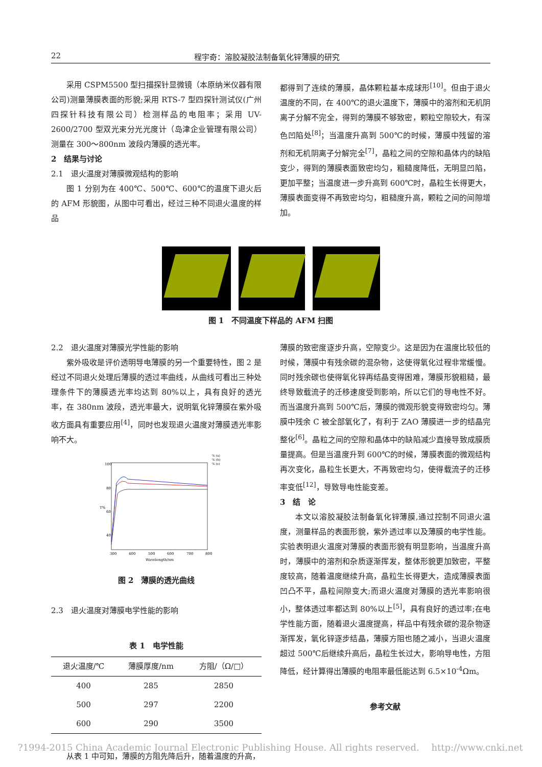22 程宇奇：溶胶凝胶法制备氧化锌薄膜的研究
采用 CSPM5500 型扫描探针显微镜（本原纳米仪器有限公司)测量薄膜表面的形貌;采用 RTS-7 型四探针测试仪(广州四探针科技有限公司）检测样品的电阻率；采用 UV-2600/2700 型双光束分光光度计（岛津企业管理有限公司）测量在 300～800nm 波段内薄膜的透光率。
2　结果与讨论
2.1　退火温度对薄膜微观结构的影响
图 1 分别为在 400℃、500℃、600℃的温度下退火后的 AFM 形貌图，从图中可看出，经过三种不同退火温度的样品
都得到了连续的薄膜，晶体颗粒基本成球形<sup>[10]</sup>。但由于退火温度的不同，在 400℃的退火温度下，薄膜中的溶剂和无机阴离子分解不完全，得到的薄膜不够致密，颗粒空隙较大，有深色凹陷处<sup>[8]</sup>；当温度升高到 500℃的时候，薄膜中残留的溶剂和无机阴离子分解完全<sup>[7]</sup>，晶粒之间的空隙和晶体内的缺陷变少，得到的薄膜表面致密均匀，粗糙度降低，无明显凹陷，更加平整；当温度进一步升高到 600℃时，晶粒生长得更大，薄膜表面变得不再致密均匀，粗糙度升高，颗粒之间的间隙增加。
图 1　不同温度下样品的 AFM 扫图
2.2　退火温度对薄膜光学性能的影响
紫外吸收是评价透明导电薄膜的另一个重要特性，图 2 是经过不同退火处理后薄膜的透过率曲线，从曲线可看出三种处理条件下的薄膜透光率均达到 80%以上，具有良好的透光率，在 380nm 波段，透光率最大，说明氧化锌薄膜在紫外吸收方面具有重要应用<sup>[4]</sup>，同时也发现退火温度对薄膜透光率影响不大。
100
80
60
40
T%
300
400
500
600
700
800
Wavelength/nm
% (a)
% (b)
% (c)
图 2　薄膜的透光曲线
2.3　退火温度对薄膜电学性能的影响
表 1　电学性能
| 退火温度/℃ | 薄膜厚度/nm | 方阻/（Ω/□） |
| --- | --- | --- |
| 400 | 285 | 2850 |
| 500 | 297 | 2200 |
| 600 | 290 | 3500 |
从表 1 中可知，薄膜的方阻先降后升，随着温度的升高，
薄膜的致密度逐步升高，空隙变少。这是因为在温度比较低的时候，薄膜中有残余碳的混杂物，这使得氧化过程非常缓慢。同时残余碳也使得氧化锌再结晶变得困难，薄膜形貌粗糙，最终导致载流子的迁移速度受到影响，所以它们的导电性不好。而当温度升高到 500℃后，薄膜的微观形貌变得致密均匀。薄膜中残余 C 被全部氧化了，有利于 ZAO 薄膜进一步的结晶完整化<sup>[6]</sup>。晶粒之间的空隙和晶体中的缺陷减少直接导致成膜质量提高。但是当温度升到 600℃的时候，薄膜表面的微观结构再次变化，晶粒生长更大，不再致密均匀，使得载流子的迁移率变低<sup>[12]</sup>，导致导电性能变差。
3　结　论
本文以溶胶凝胶法制备氧化锌薄膜,通过控制不同退火温度，测量样品的表面形貌，紫外透过率以及薄膜的电学性能。实验表明退火温度对薄膜的表面形貌有明显影响，当温度升高时，薄膜中的溶剂和杂质逐渐挥发，整体形貌更加致密，平整度较高，随着温度继续升高，晶粒生长得更大，造成薄膜表面凹凸不平，晶粒间隙变大;而退火温度对薄膜的透光率影响很小，整体透过率都达到 80%以上<sup>[5]</sup>，具有良好的透过率;在电学性能方面，随着退火温度提高，样品中有残余碳的混杂物逐渐挥发，氧化锌逐步结晶，薄膜方阻也随之减小，当退火温度超过 500℃后继续升高后，晶粒生长过大，影响导电性，方阻降低，经计算得出薄膜的电阻率最低能达到 6.5×10<sup>-4</sup>Ωm。
参考文献
?1994-2015 China Academic Journal Electronic Publishing House. All rights reserved.　 http://www.cnki.net